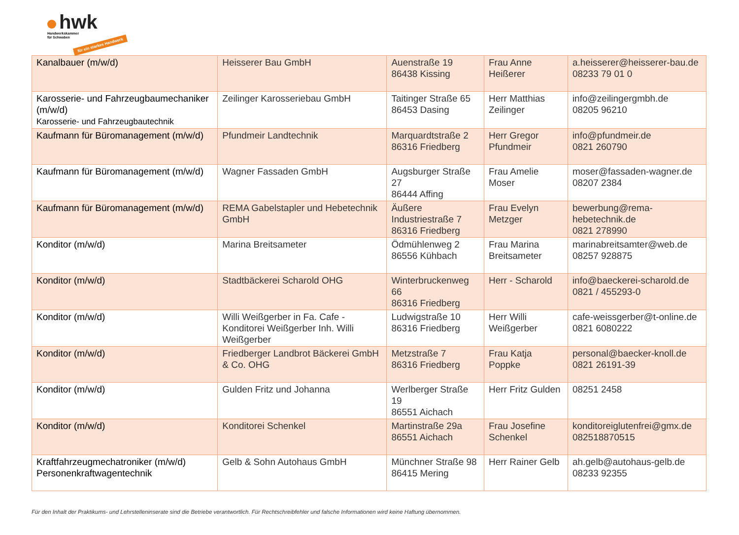hwk
Handwerkskammer
für Schwaben
für ein starkes Handwerk
| Kanalbauer (m/w/d) | Heisserer Bau GmbH | Auenstraße 19 86438 Kissing | Frau Anne Heißerer | a.heisserer@heisserer-bau.de 08233 79 01 0 |
| Karosserie- und Fahrzeugbaumechaniker (m/w/d) Karosserie- und Fahrzeugbautechnik | Zeilinger Karosseriebau GmbH | Taitinger Straße 65 86453 Dasing | Herr Matthias Zeilinger | info@zeilingergmbh.de 08205 96210 |
| Kaufmann für Büromanagement (m/w/d) | Pfundmeir Landtechnik | Marquardtstraße 2 86316 Friedberg | Herr Gregor Pfundmeir | info@pfundmeir.de 0821 260790 |
| Kaufmann für Büromanagement (m/w/d) | Wagner Fassaden GmbH | Augsburger Straße 27 86444 Affing | Frau Amelie Moser | moser@fassaden-wagner.de 08207 2384 |
| Kaufmann für Büromanagement (m/w/d) | REMA Gabelstapler und Hebetechnik GmbH | Äußere Industriestraße 7 86316 Friedberg | Frau Evelyn Metzger | bewerbung@rema-hebetechnik.de 0821 278990 |
| Konditor (m/w/d) | Marina Breitsameter | Ödmühlenweg 2 86556 Kühbach | Frau Marina Breitsameter | marinabreitsamter@web.de 08257 928875 |
| Konditor (m/w/d) | Stadtbäckerei Scharold OHG | Winterbruckenweg 66 86316 Friedberg | Herr - Scharold | info@baeckerei-scharold.de 0821 / 455293-0 |
| Konditor (m/w/d) | Willi Weißgerber in Fa. Cafe - Konditorei Weißgerber Inh. Willi Weißgerber | Ludwigstraße 10 86316 Friedberg | Herr Willi Weißgerber | cafe-weissgerber@t-online.de 0821 6080222 |
| Konditor (m/w/d) | Friedberger Landbrot Bäckerei GmbH & Co. OHG | Metzstraße 7 86316 Friedberg | Frau Katja Poppke | personal@baecker-knoll.de 0821 26191-39 |
| Konditor (m/w/d) | Gulden Fritz und Johanna | Werlberger Straße 19 86551 Aichach | Herr Fritz Gulden | 08251 2458 |
| Konditor (m/w/d) | Konditorei Schenkel | Martinstraße 29a 86551 Aichach | Frau Josefine Schenkel | konditoreiglutenfrei@gmx.de 082518870515 |
| Kraftfahrzeugmechatroniker (m/w/d) Personenkraftwagentechnik | Gelb & Sohn Autohaus GmbH | Münchner Straße 98 86415 Mering | Herr Rainer Gelb | ah.gelb@autohaus-gelb.de 08233 92355 |
Für den Inhalt der Praktikums- und Lehrstelleninserate sind die Betriebe verantwortlich. Für Rechtschreibfehler und falsche Informationen wird keine Haftung übernommen.